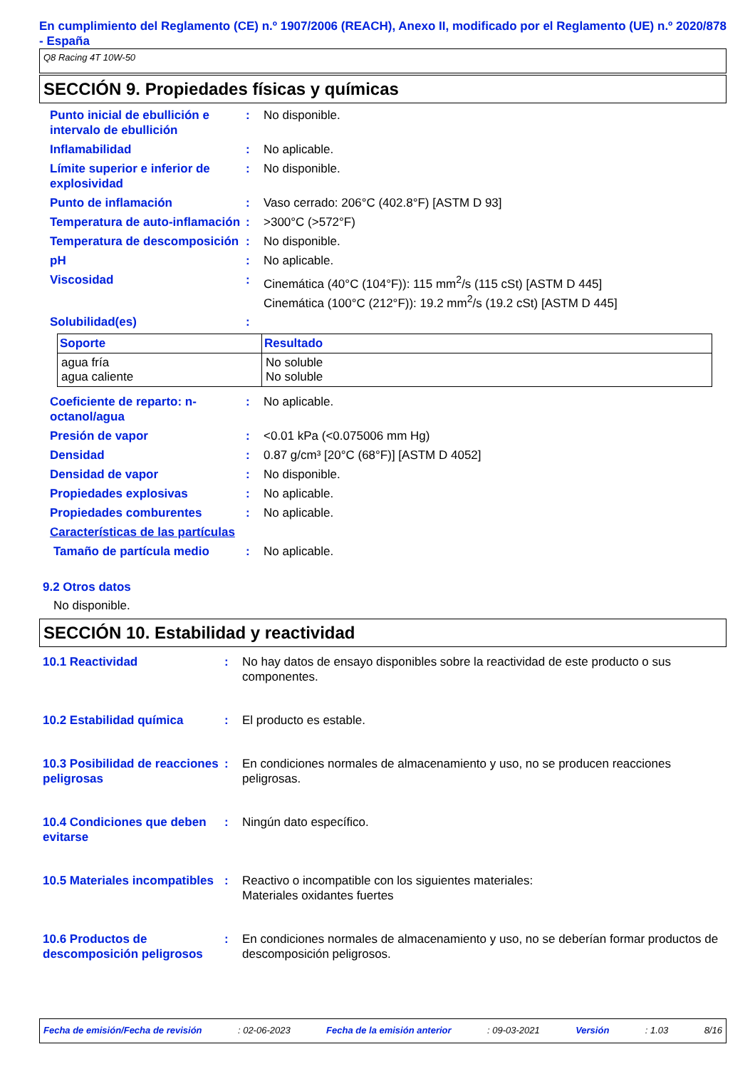En cumplimiento del Reglamento (CE) n.º 1907/2006 (REACH), Anexo II, modificado por el Reglamento (UE) n.º 2020/878 - España
Q8 Racing 4T 10W-50
SECCIÓN 9. Propiedades físicas y químicas
Punto inicial de ebullición e intervalo de ebullición
: No disponible.
Inflamabilidad : No aplicable.
Límite superior e inferior de explosividad
: No disponible.
Punto de inflamación : Vaso cerrado: 206°C (402.8°F) [ASTM D 93]
Temperatura de auto-inflamación
: >300°C (>572°F)
Temperatura de descomposición
: No disponible.
pH : No aplicable.
Viscosidad : Cinemática (40°C (104°F)): 115 mm<sup>2</sup>/s (115 cSt) [ASTM D 445]
Cinemática (100°C (212°F)): 19.2 mm<sup>2</sup>/s (19.2 cSt) [ASTM D 445]
Solubilidad(es) :
| Soporte | Resultado |
| --- | --- |
| agua fría agua caliente | No soluble No soluble |
Coeficiente de reparto: n-octanol/agua
: No aplicable.
Presión de vapor : <0.01 kPa (<0.075006 mm Hg)
Densidad : 0.87 g/cm³ [20°C (68°F)] [ASTM D 4052]
Densidad de vapor : No disponible.
Propiedades explosivas : No aplicable.
Propiedades comburentes : No aplicable.
Características de las partículas
Tamaño de partícula medio : No aplicable.
9.2 Otros datos
No disponible.
SECCIÓN 10. Estabilidad y reactividad
10.1 Reactividad : No hay datos de ensayo disponibles sobre la reactividad de este producto o sus componentes.
10.2 Estabilidad química : El producto es estable.
10.3 Posibilidad de reacciones peligrosas
: En condiciones normales de almacenamiento y uso, no se producen reacciones peligrosas.
10.4 Condiciones que deben evitarse
: Ningún dato específico.
10.5 Materiales incompatibles
: Reactivo o incompatible con los siguientes materiales:
Materiales oxidantes fuertes
10.6 Productos de descomposición peligrosos
: En condiciones normales de almacenamiento y uso, no se deberían formar productos de descomposición peligrosos.
Fecha de emisión/Fecha de revisión : 02-06-2023 Fecha de la emisión anterior : 09-03-2021 Versión : 1.03 8/16